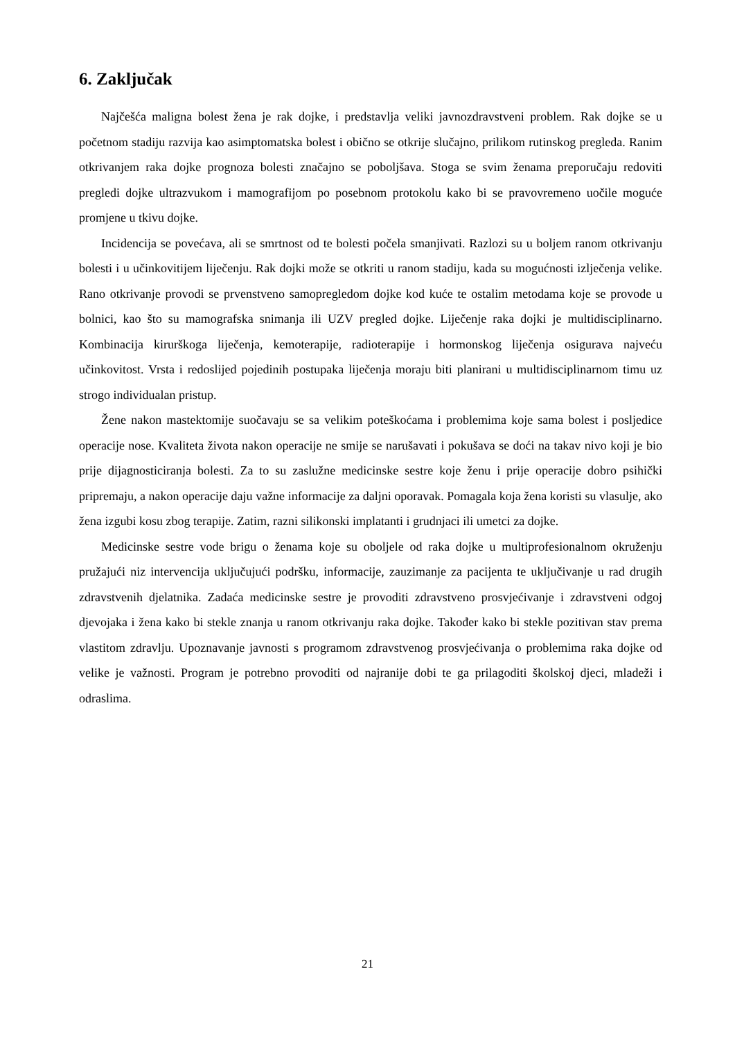6. Zaključak
Najčešća maligna bolest žena je rak dojke, i predstavlja veliki javnozdravstveni problem. Rak dojke se u početnom stadiju razvija kao asimptomatska bolest i obično se otkrije slučajno, prilikom rutinskog pregleda. Ranim otkrivanjem raka dojke prognoza bolesti značajno se poboljšava. Stoga se svim ženama preporučaju redoviti pregledi dojke ultrazvukom i mamografijom po posebnom protokolu kako bi se pravovremeno uočile moguće promjene u tkivu dojke.
Incidencija se povećava, ali se smrtnost od te bolesti počela smanjivati. Razlozi su u boljem ranom otkrivanju bolesti i u učinkovitijem liječenju. Rak dojki može se otkriti u ranom stadiju, kada su mogućnosti izlječenja velike. Rano otkrivanje provodi se prvenstveno samopregledom dojke kod kuće te ostalim metodama koje se provode u bolnici, kao što su mamografska snimanja ili UZV pregled dojke. Liječenje raka dojki je multidisciplinarno. Kombinacija kirurškoga liječenja, kemoterapije, radioterapije i hormonskog liječenja osigurava najveću učinkovitost. Vrsta i redoslijed pojedinih postupaka liječenja moraju biti planirani u multidisciplinarnom timu uz strogo individualan pristup.
Žene nakon mastektomije suočavaju se sa velikim poteškoćama i problemima koje sama bolest i posljedice operacije nose. Kvaliteta života nakon operacije ne smije se narušavati i pokušava se doći na takav nivo koji je bio prije dijagnosticiranja bolesti. Za to su zaslužne medicinske sestre koje ženu i prije operacije dobro psihički pripremaju, a nakon operacije daju važne informacije za daljni oporavak. Pomagala koja žena koristi su vlasulje, ako žena izgubi kosu zbog terapije. Zatim, razni silikonski implatanti i grudnjaci ili umetci za dojke.
Medicinske sestre vode brigu o ženama koje su oboljele od raka dojke u multiprofesionalnom okruženju pružajući niz intervencija uključujući podršku, informacije, zauzimanje za pacijenta te uključivanje u rad drugih zdravstvenih djelatnika. Zadaća medicinske sestre je provoditi zdravstveno prosvjećivanje i zdravstveni odgoj djevojaka i žena kako bi stekle znanja u ranom otkrivanju raka dojke. Također kako bi stekle pozitivan stav prema vlastitom zdravlju. Upoznavanje javnosti s programom zdravstvenog prosvjećivanja o problemima raka dojke od velike je važnosti. Program je potrebno provoditi od najranije dobi te ga prilagoditi školskoj djeci, mladeži i odraslima.
21